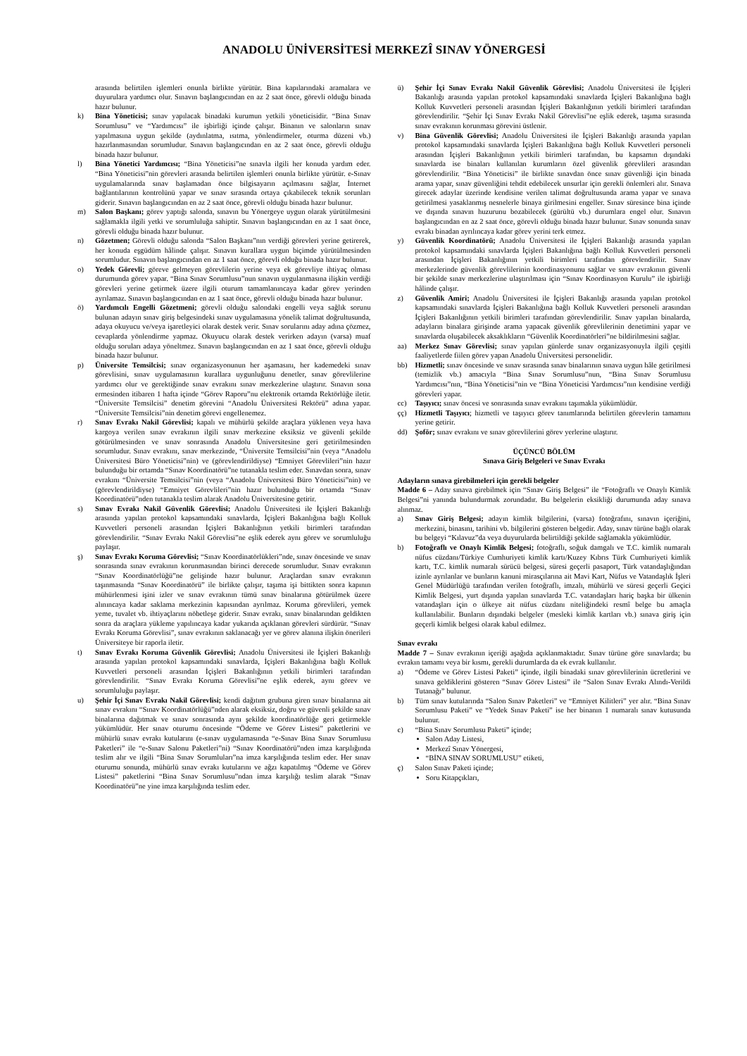ANADOLU ÜNİVERSİTESİ MERKEZÎ SINAV YÖNERGESİ
arasında belirtilen işlemleri onunla birlikte yürütür. Bina kapılarındaki aramalara ve duyurulara yardımcı olur. Sınavın başlangıcından en az 2 saat önce, görevli olduğu binada hazır bulunur.
k) Bina Yöneticisi; sınav yapılacak binadaki kurumun yetkili yöneticisidir. “Bina Sınav Sorumlusu” ve “Yardımcısı” ile işbirliği içinde çalışır. Binanın ve salonların sınav yapılmasına uygun şekilde (aydınlatma, ısıtma, yönlendirmeler, oturma düzeni vb.) hazırlanmasından sorumludur. Sınavın başlangıcından en az 2 saat önce, görevli olduğu binada hazır bulunur.
l) Bina Yönetici Yardımcısı; “Bina Yöneticisi”ne sınavla ilgili her konuda yardım eder. “Bina Yöneticisi”nin görevleri arasında belirtilen işlemleri onunla birlikte yürütür. e-Sınav uygulamalarında sınav başlamadan önce bilgisayarın açılmasını sağlar, İnternet bağlantılarının kontrolünü yapar ve sınav sırasında ortaya çıkabilecek teknik sorunları giderir. Sınavın başlangıcından en az 2 saat önce, görevli olduğu binada hazır bulunur.
m) Salon Başkanı; görev yaptığı salonda, sınavın bu Yönergeye uygun olarak yürütülmesini sağlamakla ilgili yetki ve sorumluluğa sahiptir. Sınavın başlangıcından en az 1 saat önce, görevli olduğu binada hazır bulunur.
n) Gözetmen; Görevli olduğu salonda “Salon Başkanı”nın verdiği görevleri yerine getirerek, her konuda eşgüdüm hâlinde çalışır. Sınavın kurallara uygun biçimde yürütülmesinden sorumludur. Sınavın başlangıcından en az 1 saat önce, görevli olduğu binada hazır bulunur.
o) Yedek Görevli; göreve gelmeyen görevlilerin yerine veya ek görevliye ihtiyaç olması durumunda görev yapar. “Bina Sınav Sorumlusu”nun sınavın uygulanmasına ilişkin verdiği görevleri yerine getirmek üzere ilgili oturum tamamlanıncaya kadar görev yerinden ayrılamaz. Sınavın başlangıcından en az 1 saat önce, görevli olduğu binada hazır bulunur.
ö) Yardımcılı Engelli Gözetmeni; görevli olduğu salondaki engelli veya sağlık sorunu bulunan adayın sınav giriş belgesindeki sınav uygulamasına yönelik talimat doğrultusunda, adaya okuyucu ve/veya işaretleyici olarak destek verir. Sınav sorularını aday adına çözmez, cevaplarda yönlendirme yapmaz. Okuyucu olarak destek verirken adayın (varsa) muaf olduğu soruları adaya yöneltmez. Sınavın başlangıcından en az 1 saat önce, görevli olduğu binada hazır bulunur.
p) Üniversite Temsilcisi; sınav organizasyonunun her aşamasını, her kademedeki sınav görevlisini, sınav uygulamasının kurallara uygunluğunu denetler, sınav görevlilerine yardımcı olur ve gerektiğinde sınav evrakını sınav merkezlerine ulaştırır. Sınavın sona ermesinden itibaren 1 hafta içinde “Görev Raporu”nu elektronik ortamda Rektörlüğe iletir. “Üniversite Temsilcisi” denetim görevini “Anadolu Üniversitesi Rektörü” adına yapar. “Üniversite Temsilcisi”nin denetim görevi engellenemez.
r) Sınav Evrakı Nakil Görevlisi; kapalı ve mühürlü şekilde araçlara yüklenen veya hava kargoya verilen sınav evrakının ilgili sınav merkezine eksiksiz ve güvenli şekilde götürülmesinden ve sınav sonrasında Anadolu Üniversitesine geri getirilmesinden sorumludur. Sınav evrakını, sınav merkezinde, “Üniversite Temsilcisi”nin (veya “Anadolu Üniversitesi Büro Yöneticisi”nin) ve (görevlendirildiyse) “Emniyet Görevlileri”nin hazır bulunduğu bir ortamda “Sınav Koordinatörü”ne tutanakla teslim eder. Sınavdan sonra, sınav evrakını “Üniversite Temsilcisi”nin (veya “Anadolu Üniversitesi Büro Yöneticisi”nin) ve (görevlendirildiyse) “Emniyet Görevlileri”nin hazır bulunduğu bir ortamda “Sınav Koordinatörü”nden tutanakla teslim alarak Anadolu Üniversitesine getirir.
s) Sınav Evrakı Nakil Güvenlik Görevlisi; Anadolu Üniversitesi ile İçişleri Bakanlığı arasında yapılan protokol kapsamındaki sınavlarda, İçişleri Bakanlığına bağlı Kolluk Kuvvetleri personeli arasından İçişleri Bakanlığının yetkili birimleri tarafından görevlendirilir. “Sınav Evrakı Nakil Görevlisi”ne eşlik ederek aynı görev ve sorumluluğu paylaşır.
ş) Sınav Evrakı Koruma Görevlisi; “Sınav Koordinatörlükleri”nde, sınav öncesinde ve sınav sonrasında sınav evrakının korunmasından birinci derecede sorumludur. Sınav evrakının “Sınav Koordinatörlüğü”ne gelişinde hazır bulunur. Araçlardan sınav evrakının taşınmasında “Sınav Koordinatörü” ile birlikte çalışır, taşıma işi bittikten sonra kapının mühürlenmesi işini izler ve sınav evrakının tümü sınav binalarına götürülmek üzere alınıncaya kadar saklama merkezinin kapısından ayrılmaz. Koruma görevlileri, yemek yeme, tuvalet vb. ihtiyaçlarını nöbetleşe giderir. Sınav evrakı, sınav binalarından geldikten sonra da araçlara yükleme yapılıncaya kadar yukarıda açıklanan görevleri sürdürür. “Sınav Evrakı Koruma Görevlisi”, sınav evrakının saklanacağı yer ve görev alanına ilişkin önerileri Üniversiteye bir raporla iletir.
t) Sınav Evrakı Koruma Güvenlik Görevlisi; Anadolu Üniversitesi ile İçişleri Bakanlığı arasında yapılan protokol kapsamındaki sınavlarda, İçişleri Bakanlığına bağlı Kolluk Kuvvetleri personeli arasından İçişleri Bakanlığının yetkili birimleri tarafından görevlendirilir. “Sınav Evrakı Koruma Görevlisi”ne eşlik ederek, aynı görev ve sorumluluğu paylaşır.
u) Şehir İçi Sınav Evrakı Nakil Görevlisi; kendi dağıtım grubuna giren sınav binalarına ait sınav evrakını “Sınav Koordinatörlüğü”nden alarak eksiksiz, doğru ve güvenli şekilde sınav binalarına dağıtmak ve sınav sonrasında aynı şekilde koordinatörlüğe geri getirmekle yükümlüdür. Her sınav oturumu öncesinde “Ödeme ve Görev Listesi” paketlerini ve mühürlü sınav evrakı kutularını (e-sınav uygulamasında “e-Sınav Bina Sınav Sorumlusu Paketleri” ile “e-Sınav Salonu Paketleri”ni) “Sınav Koordinatörü”nden imza karşılığında teslim alır ve ilgili “Bina Sınav Sorumluları”na imza karşılığında teslim eder. Her sınav oturumu sonunda, mühürlü sınav evrakı kutularını ve ağzı kapatılmış “Ödeme ve Görev Listesi” paketlerini “Bina Sınav Sorumlusu”ndan imza karşılığı teslim alarak “Sınav Koordinatörü”ne yine imza karşılığında teslim eder.
ü) Şehir İçi Sınav Evrakı Nakil Güvenlik Görevlisi; Anadolu Üniversitesi ile İçişleri Bakanlığı arasında yapılan protokol kapsamındaki sınavlarda İçişleri Bakanlığına bağlı Kolluk Kuvvetleri personeli arasından İçişleri Bakanlığının yetkili birimleri tarafından görevlendirilir. “Şehir İçi Sınav Evrakı Nakil Görevlisi”ne eşlik ederek, taşıma sırasında sınav evrakının korunması görevini üstlenir.
v) Bina Güvenlik Görevlisi; Anadolu Üniversitesi ile İçişleri Bakanlığı arasında yapılan protokol kapsamındaki sınavlarda İçişleri Bakanlığına bağlı Kolluk Kuvvetleri personeli arasından İçişleri Bakanlığının yetkili birimleri tarafından, bu kapsamın dışındaki sınavlarda ise binaları kullanılan kurumların özel güvenlik görevlileri arasından görevlendirilir. “Bina Yöneticisi” ile birlikte sınavdan önce sınav güvenliği için binada arama yapar, sınav güvenliğini tehdit edebilecek unsurlar için gerekli önlemleri alır. Sınava girecek adaylar üzerinde kendisine verilen talimat doğrultusunda arama yapar ve sınava getirilmesi yasaklanmış nesnelerle binaya girilmesini engeller. Sınav süresince bina içinde ve dışında sınavın huzurunu bozabilecek (gürültü vb.) durumlara engel olur. Sınavın başlangıcından en az 2 saat önce, görevli olduğu binada hazır bulunur. Sınav sonunda sınav evrakı binadan ayrılıncaya kadar görev yerini terk etmez.
y) Güvenlik Koordinatörü; Anadolu Üniversitesi ile İçişleri Bakanlığı arasında yapılan protokol kapsamındaki sınavlarda İçişleri Bakanlığına bağlı Kolluk Kuvvetleri personeli arasından İçişleri Bakanlığının yetkili birimleri tarafından görevlendirilir. Sınav merkezlerinde güvenlik görevlilerinin koordinasyonunu sağlar ve sınav evrakının güvenli bir şekilde sınav merkezlerine ulaştırılması için “Sınav Koordinasyon Kurulu” ile işbirliği hâlinde çalışır.
z) Güvenlik Amiri; Anadolu Üniversitesi ile İçişleri Bakanlığı arasında yapılan protokol kapsamındaki sınavlarda İçişleri Bakanlığına bağlı Kolluk Kuvvetleri personeli arasından İçişleri Bakanlığının yetkili birimleri tarafından görevlendirilir. Sınav yapılan binalarda, adayların binalara girişinde arama yapacak güvenlik görevlilerinin denetimini yapar ve sınavlarda oluşabilecek aksaklıkların “Güvenlik Koordinatörleri”ne bildirilmesini sağlar.
aa) Merkez Sınav Görevlisi; sınav yapılan günlerde sınav organizasyonuyla ilgili çeşitli faaliyetlerde fiilen görev yapan Anadolu Üniversitesi personelidir.
bb) Hizmetli; sınav öncesinde ve sınav sırasında sınav binalarının sınava uygun hâle getirilmesi (temizlik vb.) amacıyla “Bina Sınav Sorumlusu”nun, “Bina Sınav Sorumlusu Yardımcısı”nın, “Bina Yöneticisi”nin ve “Bina Yöneticisi Yardımcısı”nın kendisine verdiği görevleri yapar.
cc) Taşıyıcı; sınav öncesi ve sonrasında sınav evrakını taşımakla yükümlüdür.
çç) Hizmetli Taşıyıcı; hizmetli ve taşıyıcı görev tanımlarında belirtilen görevlerin tamamını yerine getirir.
dd) Şoför; sınav evrakını ve sınav görevlilerini görev yerlerine ulaştırır.
ÜÇÜNCÜ BÖLÜM
Sınava Giriş Belgeleri ve Sınav Evrakı
Adayların sınava girebilmeleri için gerekli belgeler
Madde 6 – Aday sınava girebilmek için “Sınav Giriş Belgesi” ile “Fotoğraflı ve Onaylı Kimlik Belgesi”ni yanında bulundurmak zorundadır. Bu belgelerin eksikliği durumunda aday sınava alınmaz.
a) Sınav Giriş Belgesi; adayın kimlik bilgilerini, (varsa) fotoğrafını, sınavın içeriğini, merkezini, binasını, tarihini vb. bilgilerini gösteren belgedir. Aday, sınav türüne bağlı olarak bu belgeyi “Kılavuz”da veya duyurularda belirtildiği şekilde sağlamakla yükümlüdür.
b) Fotoğraflı ve Onaylı Kimlik Belgesi; fotoğraflı, soğuk damgalı ve T.C. kimlik numaralı nüfus cüzdanı/Türkiye Cumhuriyeti kimlik kartı/Kuzey Kıbrıs Türk Cumhuriyeti kimlik kartı, T.C. kimlik numaralı sürücü belgesi, süresi geçerli pasaport, Türk vatandaşlığından izinle ayrılanlar ve bunların kanuni mirasçılarına ait Mavi Kart, Nüfus ve Vatandaşlık İşleri Genel Müdürlüğü tarafından verilen fotoğraflı, imzalı, mühürlü ve süresi geçerli Geçici Kimlik Belgesi, yurt dışında yapılan sınavlarda T.C. vatandaşları hariç başka bir ülkenin vatandaşları için o ülkeye ait nüfus cüzdanı niteliğindeki resmî belge bu amaçla kullanılabilir. Bunların dışındaki belgeler (mesleki kimlik kartları vb.) sınava giriş için geçerli kimlik belgesi olarak kabul edilmez.
Sınav evrakı
Madde 7 – Sınav evrakının içeriği aşağıda açıklanmaktadır. Sınav türüne göre sınavlarda; bu evrakın tamamı veya bir kısmı, gerekli durumlarda da ek evrak kullanılır.
a) “Ödeme ve Görev Listesi Paketi” içinde, ilgili binadaki sınav görevlilerinin ücretlerini ve sınava geldiklerini gösteren “Sınav Görev Listesi” ile “Salon Sınav Evrakı Alındı-Verildi Tutanağı” bulunur.
b) Tüm sınav kutularında “Salon Sınav Paketleri” ve “Emniyet Kilitleri” yer alır. “Bina Sınav Sorumlusu Paketi” ve “Yedek Sınav Paketi” ise her binanın 1 numaralı sınav kutusunda bulunur.
c) “Bina Sınav Sorumlusu Paketi” içinde;
Salon Aday Listesi,
Merkezî Sınav Yönergesi,
“BİNA SINAV SORUMLUSU” etiketi,
ç) Salon Sınav Paketi içinde;
Soru Kitapçıkları,